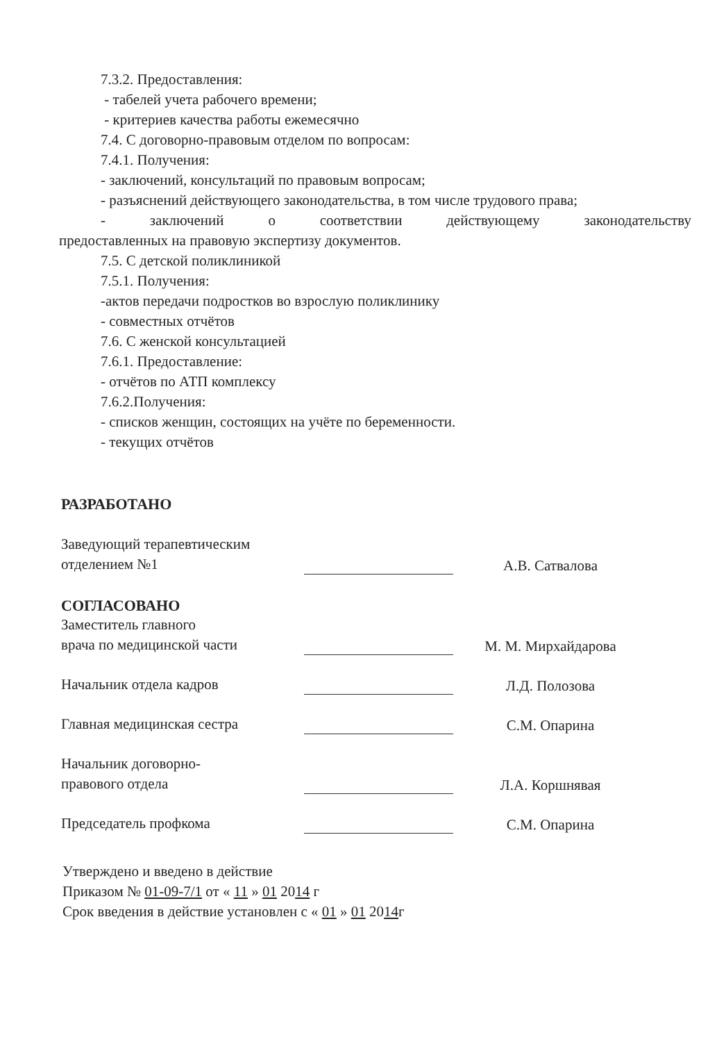7.3.2. Предоставления:
- табелей учета рабочего времени;
- критериев качества работы ежемесячно
7.4. С договорно-правовым отделом по вопросам:
7.4.1. Получения:
- заключений, консультаций по правовым вопросам;
- разъяснений действующего законодательства, в том числе трудового права;
- заключений о соответствии действующему законодательству
предоставленных на правовую экспертизу документов.
7.5. С детской поликлиникой
7.5.1. Получения:
-актов передачи подростков во взрослую поликлинику
- совместных отчётов
7.6. С женской консультацией
7.6.1. Предоставление:
- отчётов по АТП комплексу
7.6.2.Получения:
- списков женщин, состоящих на учёте по беременности.
- текущих отчётов
РАЗРАБОТАНО
Заведующий терапевтическим
отделением №1
А.В. Сатвалова
СОГЛАСОВАНО
Заместитель главного
врача по медицинской части
М. М. Мирхайдарова
Начальник отдела кадров
Л.Д. Полозова
Главная медицинская сестра
С.М. Опарина
Начальник договорно-
правового отдела
Л.А. Коршнявая
Председатель профкома
С.М. Опарина
Утверждено и введено в действие
Приказом № 01-09-7/1 от « 11 » 01 2014 г
Срок введения в действие установлен с « 01 » 01 2014г